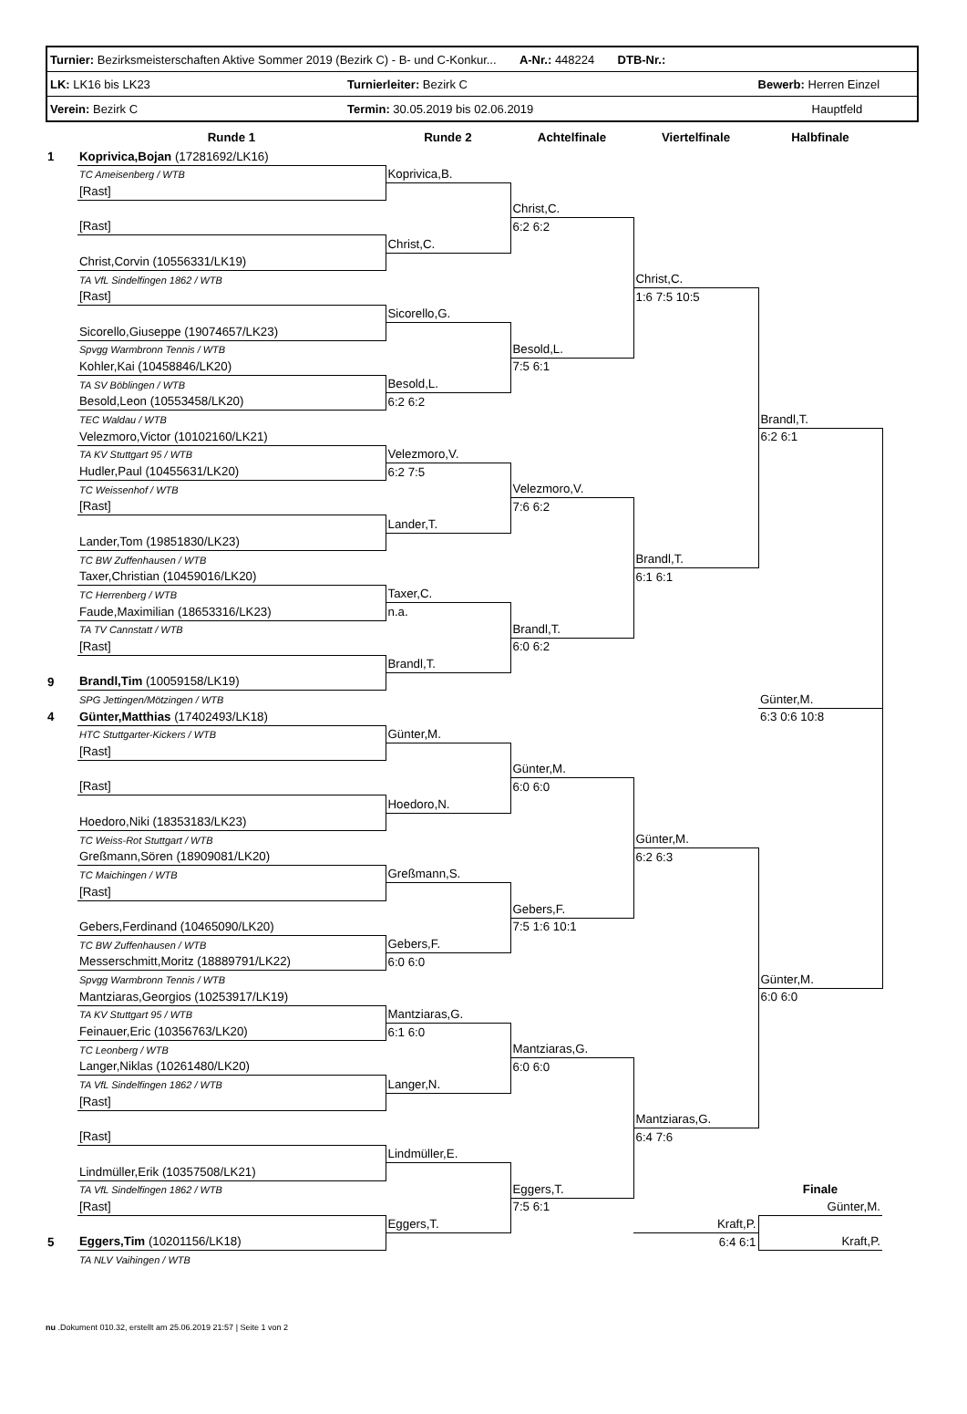| Turnier: Bezirksmeisterschaften Aktive Sommer 2019 (Bezirk C) - B- und C-Konkur... A-Nr.: 448224 DTB-Nr.: | | |
| LK: LK16 bis LK23 | Turnierleiter: Bezirk C | Bewerb: Herren Einzel |
| Verein: Bezirk C | Termin: 30.05.2019 bis 02.06.2019 | Hauptfeld |
| | Runde 1 | Runde 2 | Achtelfinale | Viertelfinale | Halbfinale |
| --- | --- | --- | --- | --- | --- |
| 1 | Koprivica,Bojan (17281692/LK16) | | | | |
| | TC Ameisenberg / WTB | Koprivica,B. | | | |
| | [Rast] | | | | |
| | | | Christ,C. | | |
| | [Rast] | | 6:2 6:2 | | |
| | | Christ,C. | | | |
| | Christ,Corvin (10556331/LK19) | | | | |
| | TA VfL Sindelfingen 1862 / WTB | | | Christ,C. | |
| | [Rast] | | | 1:6 7:5 10:5 | |
| | | Sicorello,G. | | | |
| | Sicorello,Giuseppe (19074657/LK23) | | | | |
| | Spvgg Warmbronn Tennis / WTB | | Besold,L. | | |
| | Kohler,Kai (10458846/LK20) | | 7:5 6:1 | | |
| | TA SV Böblingen / WTB | Besold,L. | | | |
| | Besold,Leon (10553458/LK20) | 6:2 6:2 | | | |
| | TEC Waldau / WTB | | | | Brandl,T. |
| | Velezmoro,Victor (10102160/LK21) | | | | 6:2 6:1 |
| | TA KV Stuttgart 95 / WTB | Velezmoro,V. | | | |
| | Hudler,Paul (10455631/LK20) | 6:2 7:5 | | | |
| | TC Weissenhof / WTB | | Velezmoro,V. | | |
| | [Rast] | | 7:6 6:2 | | |
| | | Lander,T. | | | |
| | Lander,Tom (19851830/LK23) | | | | |
| | TC BW Zuffenhausen / WTB | | | Brandl,T. | |
| | Taxer,Christian (10459016/LK20) | | | 6:1 6:1 | |
| | TC Herrenberg / WTB | Taxer,C. | | | |
| | Faude,Maximilian (18653316/LK23) | n.a. | | | |
| | TA TV Cannstatt / WTB | | Brandl,T. | | |
| | [Rast] | | 6:0 6:2 | | |
| | | Brandl,T. | | | |
| 9 | Brandl,Tim (10059158/LK19) | | | | |
| | SPG Jettingen/Mötzingen / WTB | | | | Günter,M. |
| 4 | Günter,Matthias (17402493/LK18) | | | | 6:3 0:6 10:8 |
| | HTC Stuttgarter-Kickers / WTB | Günter,M. | | | |
| | [Rast] | | | | |
| | | | Günter,M. | | |
| | [Rast] | | 6:0 6:0 | | |
| | | Hoedoro,N. | | | |
| | Hoedoro,Niki (18353183/LK23) | | | | |
| | TC Weiss-Rot Stuttgart / WTB | | | Günter,M. | |
| | Greßmann,Sören (18909081/LK20) | | | 6:2 6:3 | |
| | TC Maichingen / WTB | Greßmann,S. | | | |
| | [Rast] | | | | |
| | | | Gebers,F. | | |
| | Gebers,Ferdinand (10465090/LK20) | | 7:5 1:6 10:1 | | |
| | TC BW Zuffenhausen / WTB | Gebers,F. | | | |
| | Messerschmitt,Moritz (18889791/LK22) | 6:0 6:0 | | | |
| | Spvgg Warmbronn Tennis / WTB | | | | Günter,M. |
| | Mantziaras,Georgios (10253917/LK19) | | | | 6:0 6:0 |
| | TA KV Stuttgart 95 / WTB | Mantziaras,G. | | | |
| | Feinauer,Eric (10356763/LK20) | 6:1 6:0 | | | |
| | TC Leonberg / WTB | | Mantziaras,G. | | |
| | Langer,Niklas (10261480/LK20) | | 6:0 6:0 | | |
| | TA VfL Sindelfingen 1862 / WTB | Langer,N. | | | |
| | [Rast] | | | | |
| | | | | Mantziaras,G. | |
| | [Rast] | | | 6:4 7:6 | |
| | | Lindmüller,E. | | | |
| | Lindmüller,Erik (10357508/LK21) | | | | |
| | TA VfL Sindelfingen 1862 / WTB | | Eggers,T. | | Finale |
| | [Rast] | | 7:5 6:1 | | Günter,M. |
| | | Eggers,T. | | Kraft,P. | |
| 5 | Eggers,Tim (10201156/LK18) | | | 6:4 6:1 | Kraft,P. |
| | TA NLV Vaihingen / WTB | | | | |
nu .Dokument 010.32, erstellt am 25.06.2019 21:57 | Seite 1 von 2